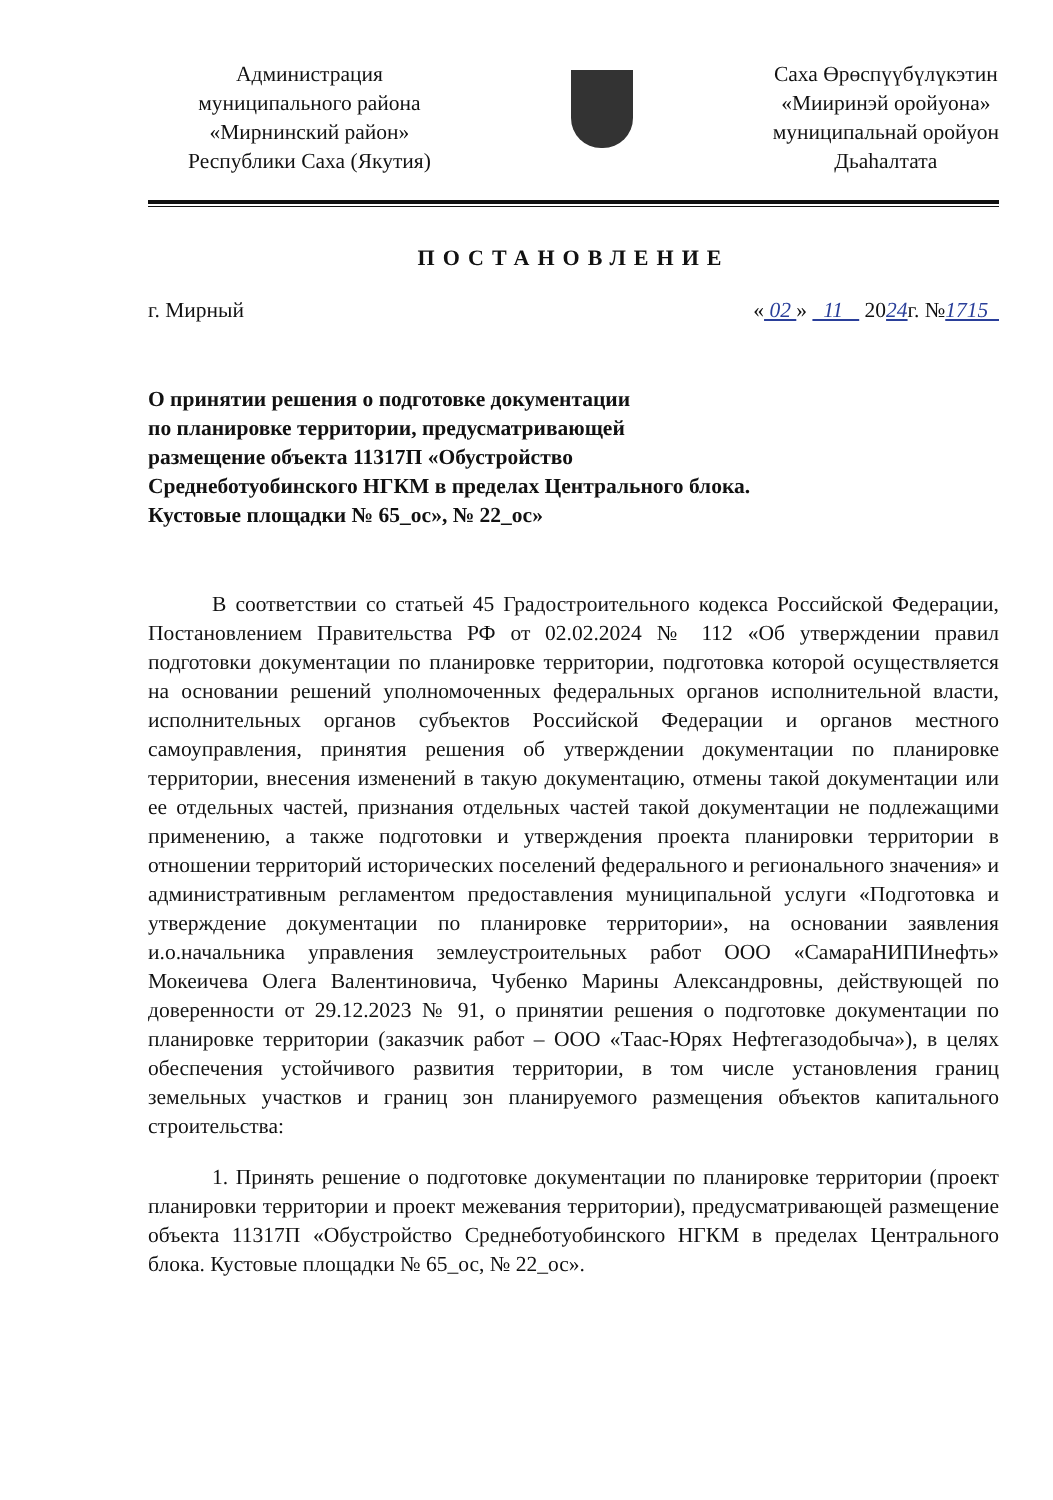Администрация
муниципального района
«Мирнинский район»
Республики Саха (Якутия)
Саха Өрөспүүбүлүкэтин
«Мииринэй оройуона»
муниципальнай оройуон
Дьаһалтата
ПОСТАНОВЛЕНИЕ
г. Мирный « 02 » 11 2024г. №1715
О принятии решения о подготовке документации
по планировке территории, предусматривающей
размещение объекта 11317П «Обустройство
Среднеботуобинского НГКМ в пределах Центрального блока.
Кустовые площадки № 65_ос», № 22_ос»
В соответствии со статьей 45 Градостроительного кодекса Российской Федерации, Постановлением Правительства РФ от 02.02.2024 № 112 «Об утверждении правил подготовки документации по планировке территории, подготовка которой осуществляется на основании решений уполномоченных федеральных органов исполнительной власти, исполнительных органов субъектов Российской Федерации и органов местного самоуправления, принятия решения об утверждении документации по планировке территории, внесения изменений в такую документацию, отмены такой документации или ее отдельных частей, признания отдельных частей такой документации не подлежащими применению, а также подготовки и утверждения проекта планировки территории в отношении территорий исторических поселений федерального и регионального значения» и административным регламентом предоставления муниципальной услуги «Подготовка и утверждение документации по планировке территории», на основании заявления и.о.начальника управления землеустроительных работ ООО «СамараНИПИнефть» Мокеичева Олега Валентиновича, Чубенко Марины Александровны, действующей по доверенности от 29.12.2023 № 91, о принятии решения о подготовке документации по планировке территории (заказчик работ – ООО «Таас-Юрях Нефтегазодобыча»), в целях обеспечения устойчивого развития территории, в том числе установления границ земельных участков и границ зон планируемого размещения объектов капитального строительства:
1. Принять решение о подготовке документации по планировке территории (проект планировки территории и проект межевания территории), предусматривающей размещение объекта 11317П «Обустройство Среднеботуобинского НГКМ в пределах Центрального блока. Кустовые площадки № 65_ос, № 22_ос».